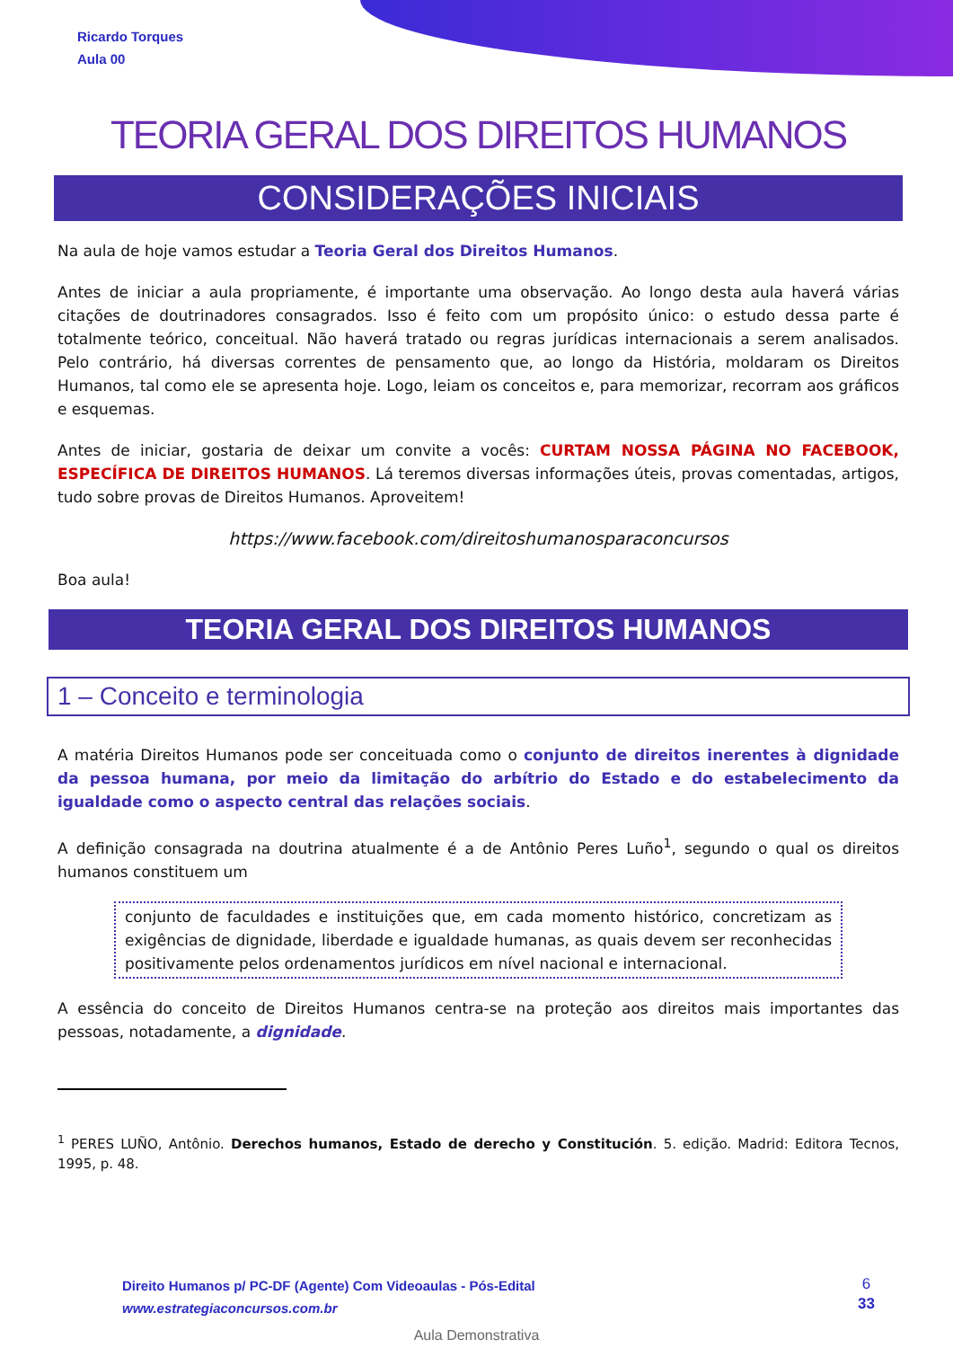Ricardo Torques
Aula 00
TEORIA GERAL DOS DIREITOS HUMANOS
CONSIDERAÇÕES INICIAIS
Na aula de hoje vamos estudar a Teoria Geral dos Direitos Humanos.
Antes de iniciar a aula propriamente, é importante uma observação. Ao longo desta aula haverá várias citações de doutrinadores consagrados. Isso é feito com um propósito único: o estudo dessa parte é totalmente teórico, conceitual. Não haverá tratado ou regras jurídicas internacionais a serem analisados. Pelo contrário, há diversas correntes de pensamento que, ao longo da História, moldaram os Direitos Humanos, tal como ele se apresenta hoje. Logo, leiam os conceitos e, para memorizar, recorram aos gráficos e esquemas.
Antes de iniciar, gostaria de deixar um convite a vocês: CURTAM NOSSA PÁGINA NO FACEBOOK, ESPECÍFICA DE DIREITOS HUMANOS. Lá teremos diversas informações úteis, provas comentadas, artigos, tudo sobre provas de Direitos Humanos. Aproveitem!
https://www.facebook.com/direitoshumanosparaconcursos
Boa aula!
TEORIA GERAL DOS DIREITOS HUMANOS
1 – Conceito e terminologia
A matéria Direitos Humanos pode ser conceituada como o conjunto de direitos inerentes à dignidade da pessoa humana, por meio da limitação do arbítrio do Estado e do estabelecimento da igualdade como o aspecto central das relações sociais.
A definição consagrada na doutrina atualmente é a de Antônio Peres Luño<sup>1</sup>, segundo o qual os direitos humanos constituem um
conjunto de faculdades e instituições que, em cada momento histórico, concretizam as exigências de dignidade, liberdade e igualdade humanas, as quais devem ser reconhecidas positivamente pelos ordenamentos jurídicos em nível nacional e internacional.
A essência do conceito de Direitos Humanos centra-se na proteção aos direitos mais importantes das pessoas, notadamente, a dignidade.
<sup>1</sup> PERES LUÑO, Antônio. Derechos humanos, Estado de derecho y Constitución. 5. edição. Madrid: Editora Tecnos, 1995, p. 48.
Direito Humanos p/ PC-DF (Agente) Com Videoaulas - Pós-Edital
www.estrategiaconcursos.com.br
6
33
Aula Demonstrativa